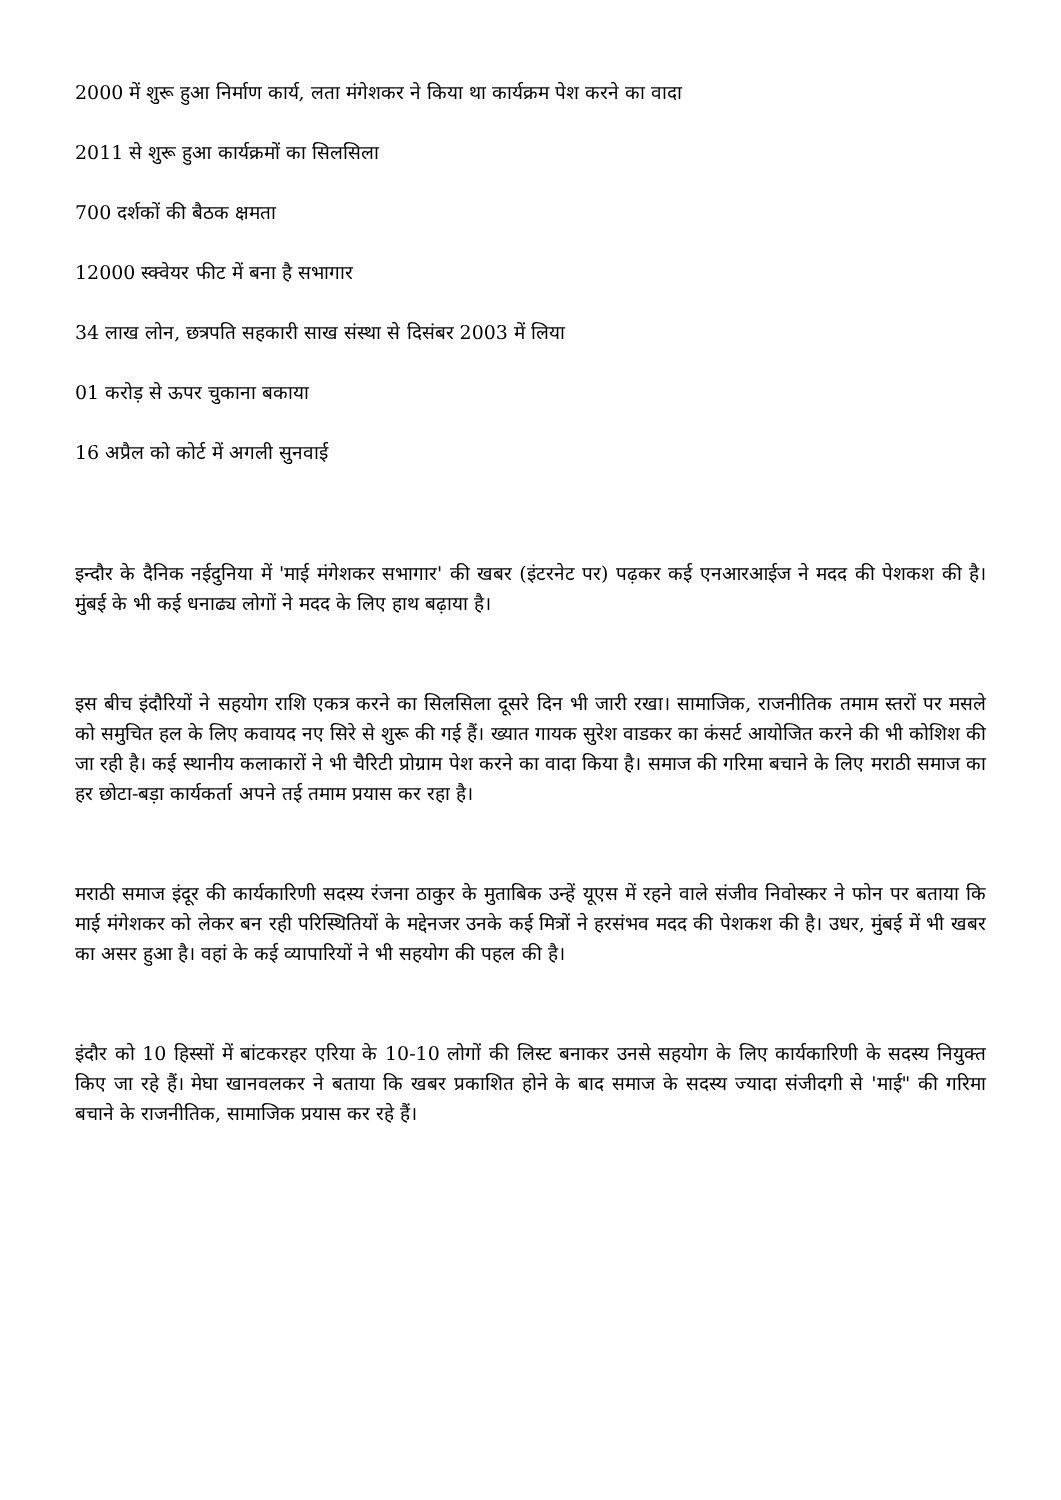2000 में शुरू हुआ निर्माण कार्य, लता मंगेशकर ने किया था कार्यक्रम पेश करने का वादा
2011 से शुरू हुआ कार्यक्रमों का सिलसिला
700 दर्शकों की बैठक क्षमता
12000 स्क्वेयर फीट में बना है सभागार
34 लाख लोन, छत्रपति सहकारी साख संस्था से दिसंबर 2003 में लिया
01 करोड़ से ऊपर चुकाना बकाया
16 अप्रैल को कोर्ट में अगली सुनवाई
इन्दौर के दैनिक नईदुनिया में 'माई मंगेशकर सभागार' की खबर (इंटरनेट पर) पढ़कर कई एनआरआईज ने मदद की पेशकश की है। मुंबई के भी कई धनाढ्य लोगों ने मदद के लिए हाथ बढ़ाया है।
इस बीच इंदौरियों ने सहयोग राशि एकत्र करने का सिलसिला दूसरे दिन भी जारी रखा। सामाजिक, राजनीतिक तमाम स्तरों पर मसले को समुचित हल के लिए कवायद नए सिरे से शुरू की गई हैं। ख्यात गायक सुरेश वाडकर का कंसर्ट आयोजित करने की भी कोशिश की जा रही है। कई स्थानीय कलाकारों ने भी चैरिटी प्रोग्राम पेश करने का वादा किया है। समाज की गरिमा बचाने के लिए मराठी समाज का हर छोटा-बड़ा कार्यकर्ता अपने तई तमाम प्रयास कर रहा है।
मराठी समाज इंदूर की कार्यकारिणी सदस्य रंजना ठाकुर के मुताबिक उन्हें यूएस में रहने वाले संजीव निवोस्कर ने फोन पर बताया कि माई मंगेशकर को लेकर बन रही परिस्थितियों के मद्देनजर उनके कई मित्रों ने हरसंभव मदद की पेशकश की है। उधर, मुंबई में भी खबर का असर हुआ है। वहां के कई व्यापारियों ने भी सहयोग की पहल की है।
इंदौर को 10 हिस्सों में बांटकरहर एरिया के 10-10 लोगों की लिस्ट बनाकर उनसे सहयोग के लिए कार्यकारिणी के सदस्य नियुक्त किए जा रहे हैं। मेघा खानवलकर ने बताया कि खबर प्रकाशित होने के बाद समाज के सदस्य ज्यादा संजीदगी से 'माई" की गरिमा बचाने के राजनीतिक, सामाजिक प्रयास कर रहे हैं।